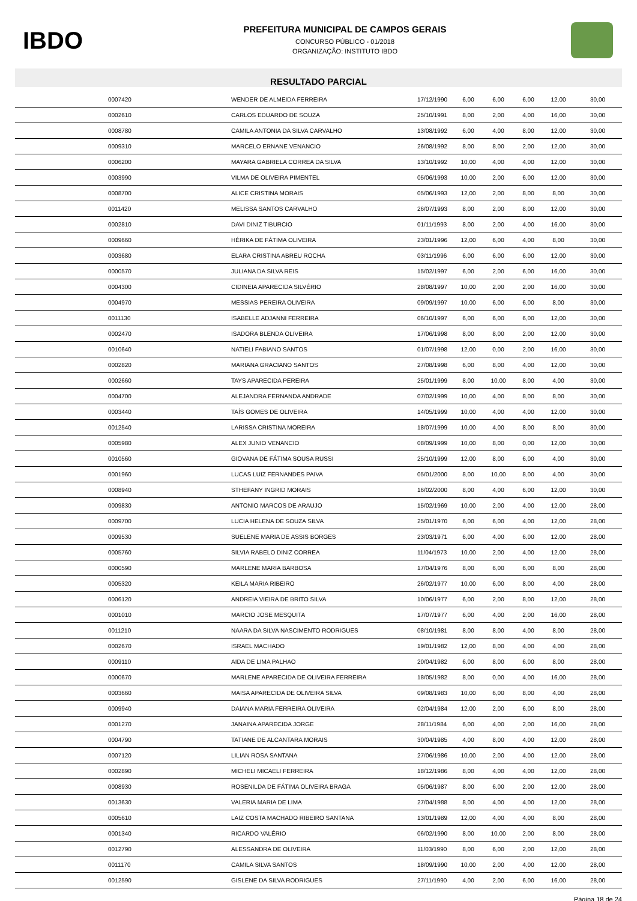IBDO
PREFEITURA MUNICIPAL DE CAMPOS GERAIS
CONCURSO PÚBLICO - 01/2018
ORGANIZAÇÃO: INSTITUTO IBDO
RESULTADO PARCIAL
| | 0007420 | WENDER DE ALMEIDA FERREIRA | 17/12/1990 | 6,00 | 6,00 | 6,00 | 12,00 | 30,00 |
| | 0002610 | CARLOS EDUARDO DE SOUZA | 25/10/1991 | 8,00 | 2,00 | 4,00 | 16,00 | 30,00 |
| | 0008780 | CAMILA ANTONIA DA SILVA CARVALHO | 13/08/1992 | 6,00 | 4,00 | 8,00 | 12,00 | 30,00 |
| | 0009310 | MARCELO ERNANE VENANCIO | 26/08/1992 | 8,00 | 8,00 | 2,00 | 12,00 | 30,00 |
| | 0006200 | MAYARA GABRIELA CORREA DA SILVA | 13/10/1992 | 10,00 | 4,00 | 4,00 | 12,00 | 30,00 |
| | 0003990 | VILMA DE OLIVEIRA PIMENTEL | 05/06/1993 | 10,00 | 2,00 | 6,00 | 12,00 | 30,00 |
| | 0008700 | ALICE CRISTINA MORAIS | 05/06/1993 | 12,00 | 2,00 | 8,00 | 8,00 | 30,00 |
| | 0011420 | MELISSA SANTOS CARVALHO | 26/07/1993 | 8,00 | 2,00 | 8,00 | 12,00 | 30,00 |
| | 0002810 | DAVI DINIZ TIBURCIO | 01/11/1993 | 8,00 | 2,00 | 4,00 | 16,00 | 30,00 |
| | 0009660 | HÉRIKA DE FÁTIMA OLIVEIRA | 23/01/1996 | 12,00 | 6,00 | 4,00 | 8,00 | 30,00 |
| | 0003680 | ELARA CRISTINA ABREU ROCHA | 03/11/1996 | 6,00 | 6,00 | 6,00 | 12,00 | 30,00 |
| | 0000570 | JULIANA DA SILVA REIS | 15/02/1997 | 6,00 | 2,00 | 6,00 | 16,00 | 30,00 |
| | 0004300 | CIDINEIA APARECIDA SILVÉRIO | 28/08/1997 | 10,00 | 2,00 | 2,00 | 16,00 | 30,00 |
| | 0004970 | MESSIAS PEREIRA OLIVEIRA | 09/09/1997 | 10,00 | 6,00 | 6,00 | 8,00 | 30,00 |
| | 0011130 | ISABELLE ADJANNI FERREIRA | 06/10/1997 | 6,00 | 6,00 | 6,00 | 12,00 | 30,00 |
| | 0002470 | ISADORA BLENDA OLIVEIRA | 17/06/1998 | 8,00 | 8,00 | 2,00 | 12,00 | 30,00 |
| | 0010640 | NATIELI FABIANO SANTOS | 01/07/1998 | 12,00 | 0,00 | 2,00 | 16,00 | 30,00 |
| | 0002820 | MARIANA GRACIANO SANTOS | 27/08/1998 | 6,00 | 8,00 | 4,00 | 12,00 | 30,00 |
| | 0002660 | TAYS APARECIDA PEREIRA | 25/01/1999 | 8,00 | 10,00 | 8,00 | 4,00 | 30,00 |
| | 0004700 | ALEJANDRA FERNANDA ANDRADE | 07/02/1999 | 10,00 | 4,00 | 8,00 | 8,00 | 30,00 |
| | 0003440 | TAÍS GOMES DE OLIVEIRA | 14/05/1999 | 10,00 | 4,00 | 4,00 | 12,00 | 30,00 |
| | 0012540 | LARISSA CRISTINA MOREIRA | 18/07/1999 | 10,00 | 4,00 | 8,00 | 8,00 | 30,00 |
| | 0005980 | ALEX JUNIO VENANCIO | 08/09/1999 | 10,00 | 8,00 | 0,00 | 12,00 | 30,00 |
| | 0010560 | GIOVANA DE FÁTIMA SOUSA RUSSI | 25/10/1999 | 12,00 | 8,00 | 6,00 | 4,00 | 30,00 |
| | 0001960 | LUCAS LUIZ FERNANDES PAIVA | 05/01/2000 | 8,00 | 10,00 | 8,00 | 4,00 | 30,00 |
| | 0008940 | STHEFANY INGRID MORAIS | 16/02/2000 | 8,00 | 4,00 | 6,00 | 12,00 | 30,00 |
| | 0009830 | ANTONIO MARCOS DE ARAUJO | 15/02/1969 | 10,00 | 2,00 | 4,00 | 12,00 | 28,00 |
| | 0009700 | LUCIA HELENA DE SOUZA SILVA | 25/01/1970 | 6,00 | 6,00 | 4,00 | 12,00 | 28,00 |
| | 0009530 | SUELENE MARIA DE ASSIS BORGES | 23/03/1971 | 6,00 | 4,00 | 6,00 | 12,00 | 28,00 |
| | 0005760 | SILVIA RABELO DINIZ CORREA | 11/04/1973 | 10,00 | 2,00 | 4,00 | 12,00 | 28,00 |
| | 0000590 | MARLENE MARIA BARBOSA | 17/04/1976 | 8,00 | 6,00 | 6,00 | 8,00 | 28,00 |
| | 0005320 | KEILA MARIA RIBEIRO | 26/02/1977 | 10,00 | 6,00 | 8,00 | 4,00 | 28,00 |
| | 0006120 | ANDREIA VIEIRA DE BRITO SILVA | 10/06/1977 | 6,00 | 2,00 | 8,00 | 12,00 | 28,00 |
| | 0001010 | MARCIO JOSE MESQUITA | 17/07/1977 | 6,00 | 4,00 | 2,00 | 16,00 | 28,00 |
| | 0011210 | NAARA DA SILVA NASCIMENTO RODRIGUES | 08/10/1981 | 8,00 | 8,00 | 4,00 | 8,00 | 28,00 |
| | 0002670 | ISRAEL MACHADO | 19/01/1982 | 12,00 | 8,00 | 4,00 | 4,00 | 28,00 |
| | 0009110 | AIDA DE LIMA PALHAO | 20/04/1982 | 6,00 | 8,00 | 6,00 | 8,00 | 28,00 |
| | 0000670 | MARLENE APARECIDA DE OLIVEIRA FERREIRA | 18/05/1982 | 8,00 | 0,00 | 4,00 | 16,00 | 28,00 |
| | 0003660 | MAISA APARECIDA DE OLIVEIRA SILVA | 09/08/1983 | 10,00 | 6,00 | 8,00 | 4,00 | 28,00 |
| | 0009940 | DAIANA MARIA FERREIRA OLIVEIRA | 02/04/1984 | 12,00 | 2,00 | 6,00 | 8,00 | 28,00 |
| | 0001270 | JANAINA APARECIDA JORGE | 28/11/1984 | 6,00 | 4,00 | 2,00 | 16,00 | 28,00 |
| | 0004790 | TATIANE DE ALCANTARA MORAIS | 30/04/1985 | 4,00 | 8,00 | 4,00 | 12,00 | 28,00 |
| | 0007120 | LILIAN ROSA SANTANA | 27/06/1986 | 10,00 | 2,00 | 4,00 | 12,00 | 28,00 |
| | 0002890 | MICHELI MICAELI FERREIRA | 18/12/1986 | 8,00 | 4,00 | 4,00 | 12,00 | 28,00 |
| | 0008930 | ROSENILDA DE FÁTIMA OLIVEIRA BRAGA | 05/06/1987 | 8,00 | 6,00 | 2,00 | 12,00 | 28,00 |
| | 0013630 | VALERIA MARIA DE LIMA | 27/04/1988 | 8,00 | 4,00 | 4,00 | 12,00 | 28,00 |
| | 0005610 | LAIZ COSTA MACHADO RIBEIRO SANTANA | 13/01/1989 | 12,00 | 4,00 | 4,00 | 8,00 | 28,00 |
| | 0001340 | RICARDO VALÉRIO | 06/02/1990 | 8,00 | 10,00 | 2,00 | 8,00 | 28,00 |
| | 0012790 | ALESSANDRA DE OLIVEIRA | 11/03/1990 | 8,00 | 6,00 | 2,00 | 12,00 | 28,00 |
| | 0011170 | CAMILA SILVA SANTOS | 18/09/1990 | 10,00 | 2,00 | 4,00 | 12,00 | 28,00 |
| | 0012590 | GISLENE DA SILVA RODRIGUES | 27/11/1990 | 4,00 | 2,00 | 6,00 | 16,00 | 28,00 |
Página 18 de 24